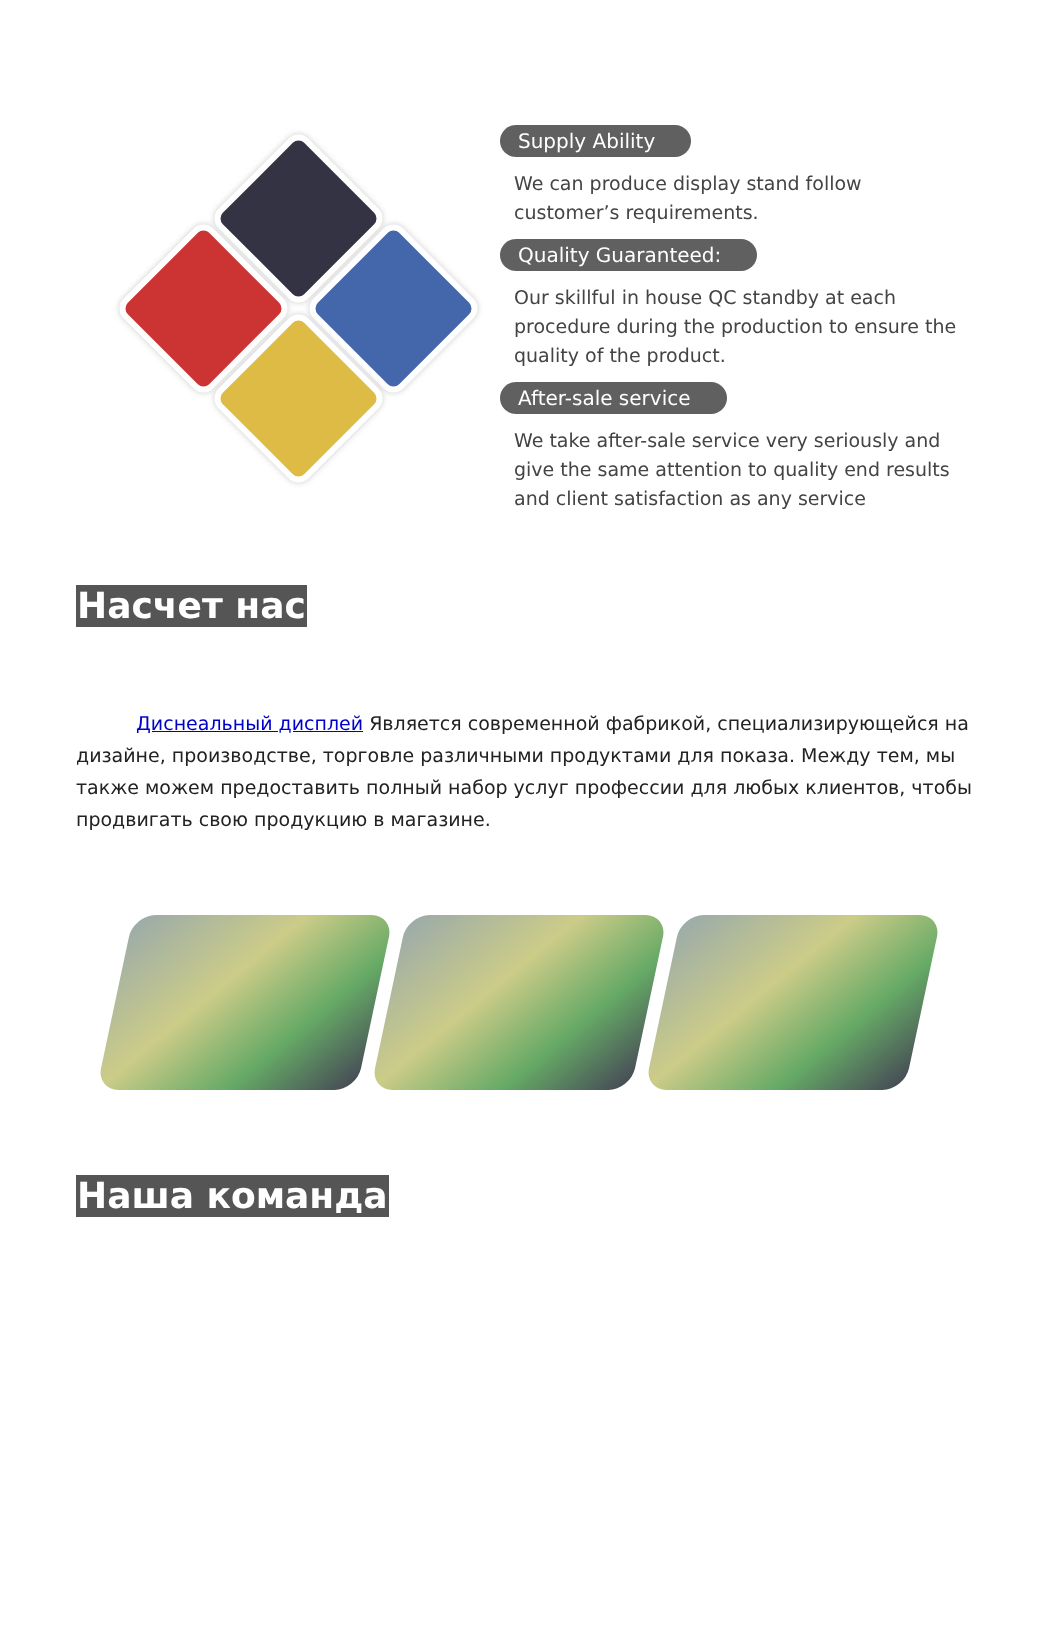Supply Ability
We can produce display stand follow customer’s requirements.
Quality Guaranteed:
Our skillful in house QC standby at each procedure during the production to ensure the quality of the product.
After-sale service
We take after-sale service very seriously and give the same attention to quality end results and client satisfaction as any service
Насчет нас
Диснеальный дисплей Является современной фабрикой, специализирующейся на дизайне, производстве, торговле различными продуктами для показа. Между тем, мы также можем предоставить полный набор услуг профессии для любых клиентов, чтобы продвигать свою продукцию в магазине.
Наша команда